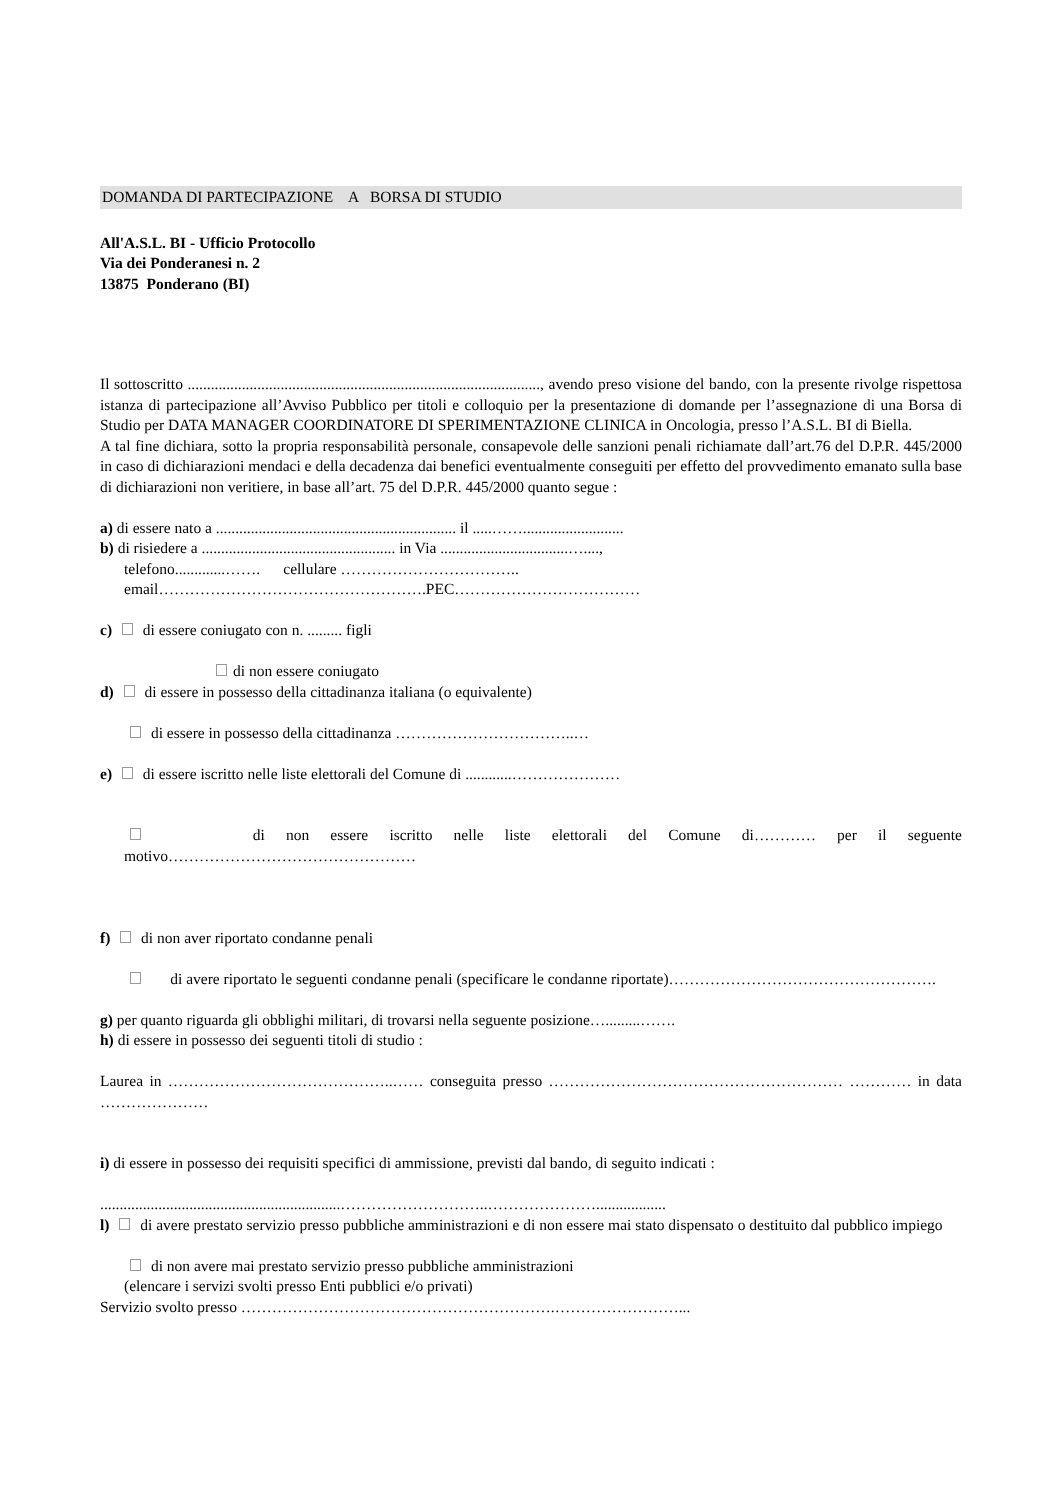DOMANDA DI PARTECIPAZIONE A BORSA DI STUDIO
All'A.S.L. BI - Ufficio Protocollo
Via dei Ponderanesi n. 2
13875 Ponderano (BI)
Il sottoscritto ..........................................................................................., avendo preso visione del bando, con la presente rivolge rispettosa istanza di partecipazione all’Avviso Pubblico per titoli e colloquio per la presentazione di domande per l’assegnazione di una Borsa di Studio per DATA MANAGER COORDINATORE DI SPERIMENTAZIONE CLINICA in Oncologia, presso l’A.S.L. BI di Biella.
A tal fine dichiara, sotto la propria responsabilità personale, consapevole delle sanzioni penali richiamate dall’art.76 del D.P.R. 445/2000 in caso di dichiarazioni mendaci e della decadenza dai benefici eventualmente conseguiti per effetto del provvedimento emanato sulla base di dichiarazioni non veritiere, in base all’art. 75 del D.P.R. 445/2000 quanto segue :
a) di essere nato a .............................................................. il .....……..........................
b) di risiedere a .................................................. in Via .................................…....,
telefono.............……. cellulare ……………………………..
email…………………………………………….PEC………………………………
c) di essere coniugato con n. ......... figli
di non essere coniugato
d) di essere in possesso della cittadinanza italiana (o equivalente)
di essere in possesso della cittadinanza ……………………………..…
e) di essere iscritto nelle liste elettorali del Comune di ............…………………
di non essere iscritto nelle liste elettorali del Comune di………… per il seguente motivo…………………………………………
f) di non aver riportato condanne penali
di avere riportato le seguenti condanne penali (specificare le condanne riportate)…………………………………………….
g) per quanto riguarda gli obblighi militari, di trovarsi nella seguente posizione….........…….
h) di essere in possesso dei seguenti titoli di studio :
Laurea in ……………………………………..…… conseguita presso ………………………………………………… ………… in data …………………
i) di essere in possesso dei requisiti specifici di ammissione, previsti dal bando, di seguito indicati :
..............................................................………………………..…………………..................
l) di avere prestato servizio presso pubbliche amministrazioni e di non essere mai stato dispensato o destituito dal pubblico impiego
di non avere mai prestato servizio presso pubbliche amministrazioni
(elencare i servizi svolti presso Enti pubblici e/o privati)
Servizio svolto presso …………………………………………………….……………………...